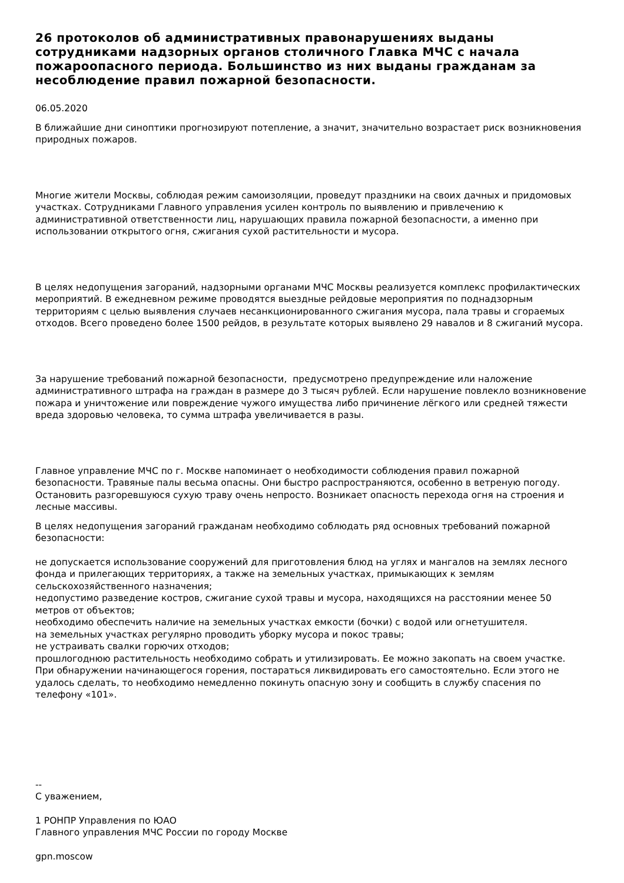26 протоколов об административных правонарушениях выданы сотрудниками надзорных органов столичного Главка МЧС с начала пожароопасного периода. Большинство из них выданы гражданам за несоблюдение правил пожарной безопасности.
06.05.2020
В ближайшие дни синоптики прогнозируют потепление, а значит, значительно возрастает риск возникновения природных пожаров.
Многие жители Москвы, соблюдая режим самоизоляции, проведут праздники на своих дачных и придомовых участках. Сотрудниками Главного управления усилен контроль по выявлению и привлечению к административной ответственности лиц, нарушающих правила пожарной безопасности, а именно при использовании открытого огня, сжигания сухой растительности и мусора.
В целях недопущения загораний, надзорными органами МЧС Москвы реализуется комплекс профилактических мероприятий. В ежедневном режиме проводятся выездные рейдовые мероприятия по поднадзорным территориям с целью выявления случаев несанкционированного сжигания мусора, пала травы и сгораемых отходов. Всего проведено более 1500 рейдов, в результате которых выявлено 29 навалов и 8 сжиганий мусора.
За нарушение требований пожарной безопасности, предусмотрено предупреждение или наложение административного штрафа на граждан в размере до 3 тысяч рублей. Если нарушение повлекло возникновение пожара и уничтожение или повреждение чужого имущества либо причинение лёгкого или средней тяжести вреда здоровью человека, то сумма штрафа увеличивается в разы.
Главное управление МЧС по г. Москве напоминает о необходимости соблюдения правил пожарной безопасности. Травяные палы весьма опасны. Они быстро распространяются, особенно в ветреную погоду. Остановить разгоревшуюся сухую траву очень непросто. Возникает опасность перехода огня на строения и лесные массивы.
В целях недопущения загораний гражданам необходимо соблюдать ряд основных требований пожарной безопасности:
не допускается использование сооружений для приготовления блюд на углях и мангалов на землях лесного фонда и прилегающих территориях, а также на земельных участках, примыкающих к землям сельскохозяйственного назначения;
недопустимо разведение костров, сжигание сухой травы и мусора, находящихся на расстоянии менее 50 метров от объектов;
необходимо обеспечить наличие на земельных участках емкости (бочки) с водой или огнетушителя.
на земельных участках регулярно проводить уборку мусора и покос травы;
не устраивать свалки горючих отходов;
прошлогоднюю растительность необходимо собрать и утилизировать. Ее можно закопать на своем участке.
При обнаружении начинающегося горения, постараться ликвидировать его самостоятельно. Если этого не удалось сделать, то необходимо немедленно покинуть опасную зону и сообщить в службу спасения по телефону «101».
--
С уважением,
1 РОНПР Управления по ЮАО
Главного управления МЧС России по городу Москве
gpn.moscow